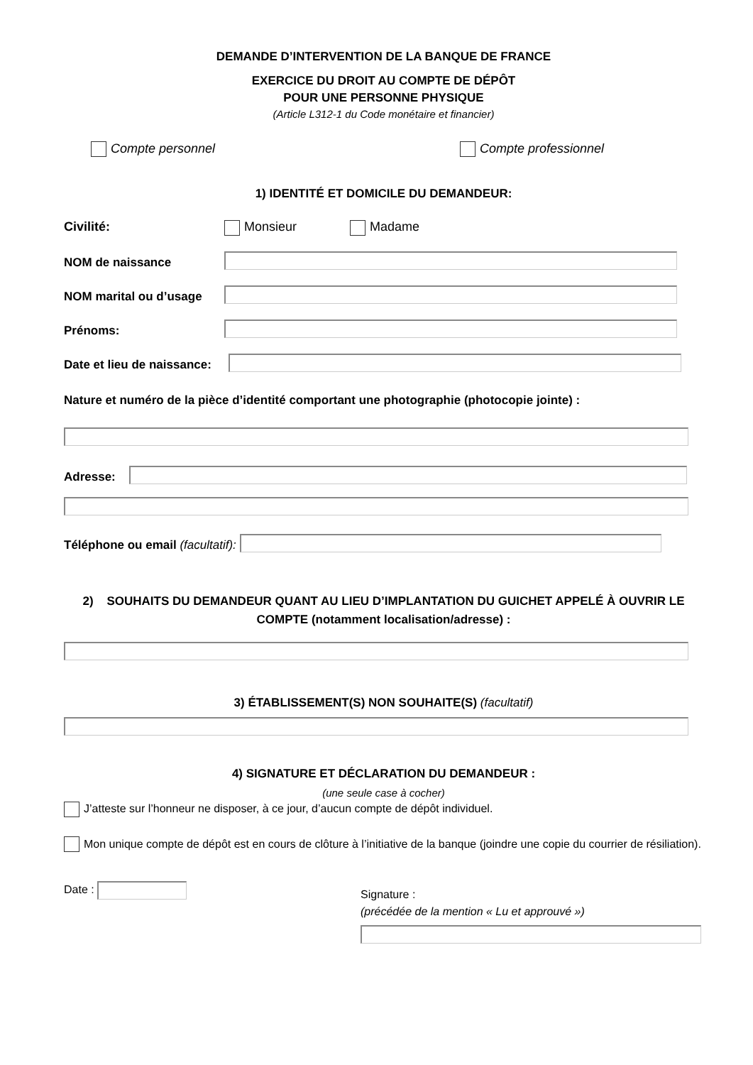DEMANDE D’INTERVENTION DE LA BANQUE DE FRANCE
EXERCICE DU DROIT AU COMPTE DE DÉPÔT
POUR UNE PERSONNE PHYSIQUE
(Article L312-1 du Code monétaire et financier)
Compte personnel Compte professionnel
1) IDENTITÉ ET DOMICILE DU DEMANDEUR:
Civilité: Monsieur Madame
NOM de naissance
NOM marital ou d’usage
Prénoms:
Date et lieu de naissance:
Nature et numéro de la pièce d’identité comportant une photographie (photocopie jointe) :
Adresse:
Téléphone ou email (facultatif):
2) SOUHAITS DU DEMANDEUR QUANT AU LIEU D’IMPLANTATION DU GUICHET APPELÉ À OUVRIR LE COMPTE (notamment localisation/adresse) :
3) ÉTABLISSEMENT(S) NON SOUHAITE(S) (facultatif)
4) SIGNATURE ET DÉCLARATION DU DEMANDEUR :
(une seule case à cocher)
J’atteste sur l’honneur ne disposer, à ce jour, d’aucun compte de dépôt individuel.
Mon unique compte de dépôt est en cours de clôture à l’initiative de la banque (joindre une copie du courrier de résiliation).
Date :
Signature :
(précédée de la mention « Lu et approuvé »)